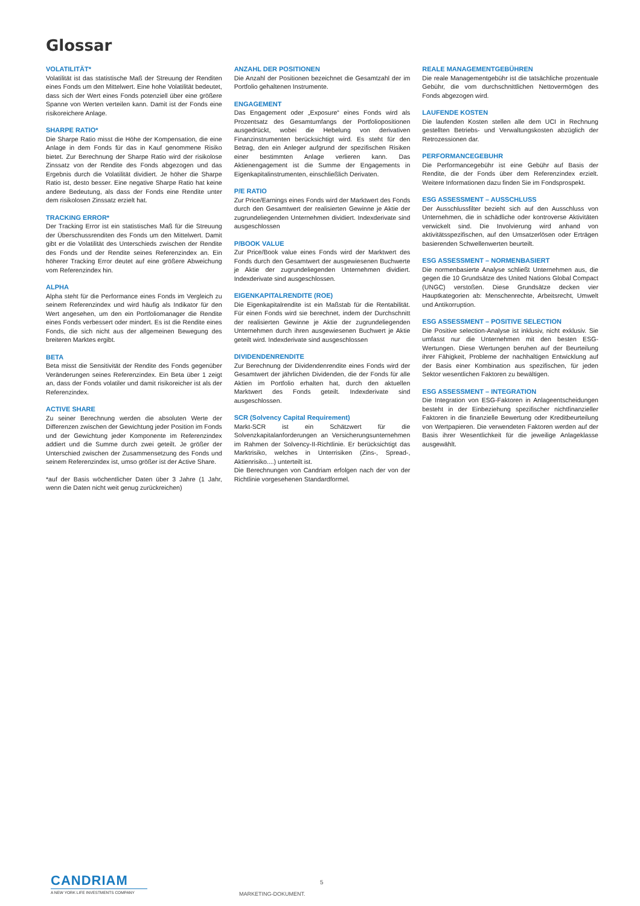Glossar
VOLATILITÄT*
Volatilität ist das statistische Maß der Streuung der Renditen eines Fonds um den Mittelwert. Eine hohe Volatilität bedeutet, dass sich der Wert eines Fonds potenziell über eine größere Spanne von Werten verteilen kann. Damit ist der Fonds eine risikoreichere Anlage.
SHARPE RATIO*
Die Sharpe Ratio misst die Höhe der Kompensation, die eine Anlage in dem Fonds für das in Kauf genommene Risiko bietet. Zur Berechnung der Sharpe Ratio wird der risikolose Zinssatz von der Rendite des Fonds abgezogen und das Ergebnis durch die Volatilität dividiert. Je höher die Sharpe Ratio ist, desto besser. Eine negative Sharpe Ratio hat keine andere Bedeutung, als dass der Fonds eine Rendite unter dem risikolosen Zinssatz erzielt hat.
TRACKING ERROR*
Der Tracking Error ist ein statistisches Maß für die Streuung der Überschussrenditen des Fonds um den Mittelwert. Damit gibt er die Volatilität des Unterschieds zwischen der Rendite des Fonds und der Rendite seines Referenzindex an. Ein höherer Tracking Error deutet auf eine größere Abweichung vom Referenzindex hin.
ALPHA
Alpha steht für die Performance eines Fonds im Vergleich zu seinem Referenzindex und wird häufig als Indikator für den Wert angesehen, um den ein Portfoliomanager die Rendite eines Fonds verbessert oder mindert. Es ist die Rendite eines Fonds, die sich nicht aus der allgemeinen Bewegung des breiteren Marktes ergibt.
BETA
Beta misst die Sensitivität der Rendite des Fonds gegenüber Veränderungen seines Referenzindex. Ein Beta über 1 zeigt an, dass der Fonds volatiler und damit risikoreicher ist als der Referenzindex.
ACTIVE SHARE
Zu seiner Berechnung werden die absoluten Werte der Differenzen zwischen der Gewichtung jeder Position im Fonds und der Gewichtung jeder Komponente im Referenzindex addiert und die Summe durch zwei geteilt. Je größer der Unterschied zwischen der Zusammensetzung des Fonds und seinem Referenzindex ist, umso größer ist der Active Share.
*auf der Basis wöchentlicher Daten über 3 Jahre (1 Jahr, wenn die Daten nicht weit genug zurückreichen)
ANZAHL DER POSITIONEN
Die Anzahl der Positionen bezeichnet die Gesamtzahl der im Portfolio gehaltenen Instrumente.
ENGAGEMENT
Das Engagement oder „Exposure“ eines Fonds wird als Prozentsatz des Gesamtumfangs der Portfoliopositionen ausgedrückt, wobei die Hebelung von derivativen Finanzinstrumenten berücksichtigt wird. Es steht für den Betrag, den ein Anleger aufgrund der spezifischen Risiken einer bestimmten Anlage verlieren kann. Das Aktienengagement ist die Summe der Engagements in Eigenkapitalinstrumenten, einschließlich Derivaten.
P/E RATIO
Zur Price/Earnings eines Fonds wird der Marktwert des Fonds durch den Gesamtwert der realisierten Gewinne je Aktie der zugrundeliegenden Unternehmen dividiert. Indexderivate sind ausgeschlossen
P/BOOK VALUE
Zur Price/Book value eines Fonds wird der Marktwert des Fonds durch den Gesamtwert der ausgewiesenen Buchwerte je Aktie der zugrundeliegenden Unternehmen dividiert. Indexderivate sind ausgeschlossen.
EIGENKAPITALRENDITE (ROE)
Die Eigenkapitalrendite ist ein Maßstab für die Rentabilität. Für einen Fonds wird sie berechnet, indem der Durchschnitt der realisierten Gewinne je Aktie der zugrundeliegenden Unternehmen durch ihren ausgewiesenen Buchwert je Aktie geteilt wird. Indexderivate sind ausgeschlossen
DIVIDENDENRENDITE
Zur Berechnung der Dividendenrendite eines Fonds wird der Gesamtwert der jährlichen Dividenden, die der Fonds für alle Aktien im Portfolio erhalten hat, durch den aktuellen Marktwert des Fonds geteilt. Indexderivate sind ausgeschlossen.
SCR (Solvency Capital Requirement)
Markt-SCR ist ein Schätzwert für die Solvenzkapitalanforderungen an Versicherungsunternehmen im Rahmen der Solvency-II-Richtlinie. Er berücksichtigt das Marktrisiko, welches in Unterrisiken (Zins-, Spread-, Aktienrisiko....) unterteilt ist.
Die Berechnungen von Candriam erfolgen nach der von der Richtlinie vorgesehenen Standardformel.
REALE MANAGEMENTGEBÜHREN
Die reale Managementgebühr ist die tatsächliche prozentuale Gebühr, die vom durchschnittlichen Nettovermögen des Fonds abgezogen wird.
LAUFENDE KOSTEN
Die laufenden Kosten stellen alle dem UCI in Rechnung gestellten Betriebs- und Verwaltungskosten abzüglich der Retrozessionen dar.
PERFORMANCEGEBUHR
Die Performancegebühr ist eine Gebühr auf Basis der Rendite, die der Fonds über dem Referenzindex erzielt. Weitere Informationen dazu finden Sie im Fondsprospekt.
ESG ASSESSMENT – AUSSCHLUSS
Der Ausschlussfilter bezieht sich auf den Ausschluss von Unternehmen, die in schädliche oder kontroverse Aktivitäten verwickelt sind. Die Involvierung wird anhand von aktivitätsspezifischen, auf den Umsatzerlösen oder Erträgen basierenden Schwellenwerten beurteilt.
ESG ASSESSMENT – NORMENBASIERT
Die normenbasierte Analyse schließt Unternehmen aus, die gegen die 10 Grundsätze des United Nations Global Compact (UNGC) verstoßen. Diese Grundsätze decken vier Hauptkategorien ab: Menschenrechte, Arbeitsrecht, Umwelt und Antikorruption.
ESG ASSESSMENT – POSITIVE SELECTION
Die Positive selection-Analyse ist inklusiv, nicht exklusiv. Sie umfasst nur die Unternehmen mit den besten ESG-Wertungen. Diese Wertungen beruhen auf der Beurteilung ihrer Fähigkeit, Probleme der nachhaltigen Entwicklung auf der Basis einer Kombination aus spezifischen, für jeden Sektor wesentlichen Faktoren zu bewältigen.
ESG ASSESSMENT – INTEGRATION
Die Integration von ESG-Faktoren in Anlageentscheidungen besteht in der Einbeziehung spezifischer nichtfinanzieller Faktoren in die finanzielle Bewertung oder Kreditbeurteilung von Wertpapieren. Die verwendeten Faktoren werden auf der Basis ihrer Wesentlichkeit für die jeweilige Anlageklasse ausgewählt.
CANDRIAM
A NEW YORK LIFE INVESTMENTS COMPANY
5
MARKETING-DOKUMENT.